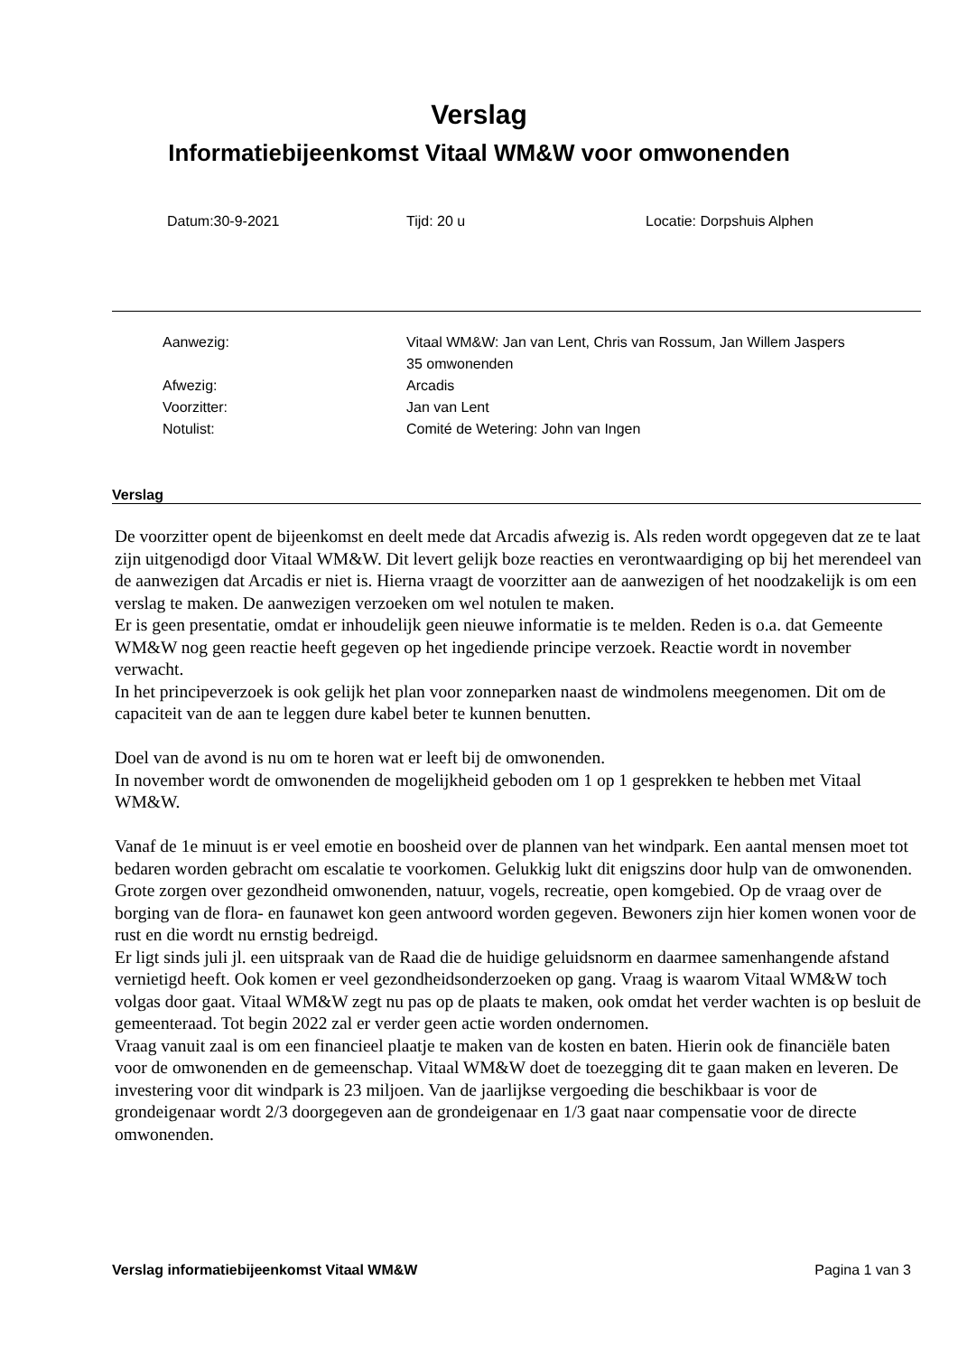Verslag
Informatiebijeenkomst Vitaal WM&W voor omwonenden
Datum:30-9-2021 Tijd: 20 u Locatie: Dorpshuis Alphen
| Aanwezig: | Vitaal WM&W: Jan van Lent, Chris van Rossum, Jan Willem Jaspers 35 omwonenden |
| Afwezig: | Arcadis |
| Voorzitter: | Jan van Lent |
| Notulist: | Comité de Wetering: John van Ingen |
Verslag
De voorzitter opent de bijeenkomst en deelt mede dat Arcadis afwezig is. Als reden wordt opgegeven dat ze te laat zijn uitgenodigd door Vitaal WM&W. Dit levert gelijk boze reacties en verontwaardiging op bij het merendeel van de aanwezigen dat Arcadis er niet is. Hierna vraagt de voorzitter aan de aanwezigen of het noodzakelijk is om een verslag te maken. De aanwezigen verzoeken om wel notulen te maken.
Er is geen presentatie, omdat er inhoudelijk geen nieuwe informatie is te melden. Reden is o.a. dat Gemeente WM&W nog geen reactie heeft gegeven op het ingediende principe verzoek. Reactie wordt in november verwacht.
In het principeverzoek is ook gelijk het plan voor zonneparken naast de windmolens meegenomen. Dit om de capaciteit van de aan te leggen dure kabel beter te kunnen benutten.
Doel van de avond is nu om te horen wat er leeft bij de omwonenden.
In november wordt de omwonenden de mogelijkheid geboden om 1 op 1 gesprekken te hebben met Vitaal WM&W.
Vanaf de 1e minuut is er veel emotie en boosheid over de plannen van het windpark. Een aantal mensen moet tot bedaren worden gebracht om escalatie te voorkomen. Gelukkig lukt dit enigszins door hulp van de omwonenden. Grote zorgen over gezondheid omwonenden, natuur, vogels, recreatie, open komgebied. Op de vraag over de borging van de flora- en faunawet kon geen antwoord worden gegeven. Bewoners zijn hier komen wonen voor de rust en die wordt nu ernstig bedreigd.
Er ligt sinds juli jl. een uitspraak van de Raad die de huidige geluidsnorm en daarmee samenhangende afstand vernietigd heeft. Ook komen er veel gezondheidsonderzoeken op gang. Vraag is waarom Vitaal WM&W toch volgas door gaat. Vitaal WM&W zegt nu pas op de plaats te maken, ook omdat het verder wachten is op besluit de gemeenteraad. Tot begin 2022 zal er verder geen actie worden ondernomen.
Vraag vanuit zaal is om een financieel plaatje te maken van de kosten en baten. Hierin ook de financiële baten voor de omwonenden en de gemeenschap. Vitaal WM&W doet de toezegging dit te gaan maken en leveren. De investering voor dit windpark is 23 miljoen. Van de jaarlijkse vergoeding die beschikbaar is voor de grondeigenaar wordt 2/3 doorgegeven aan de grondeigenaar en 1/3 gaat naar compensatie voor de directe omwonenden.
Verslag informatiebijeenkomst Vitaal WM&W Pagina 1 van 3